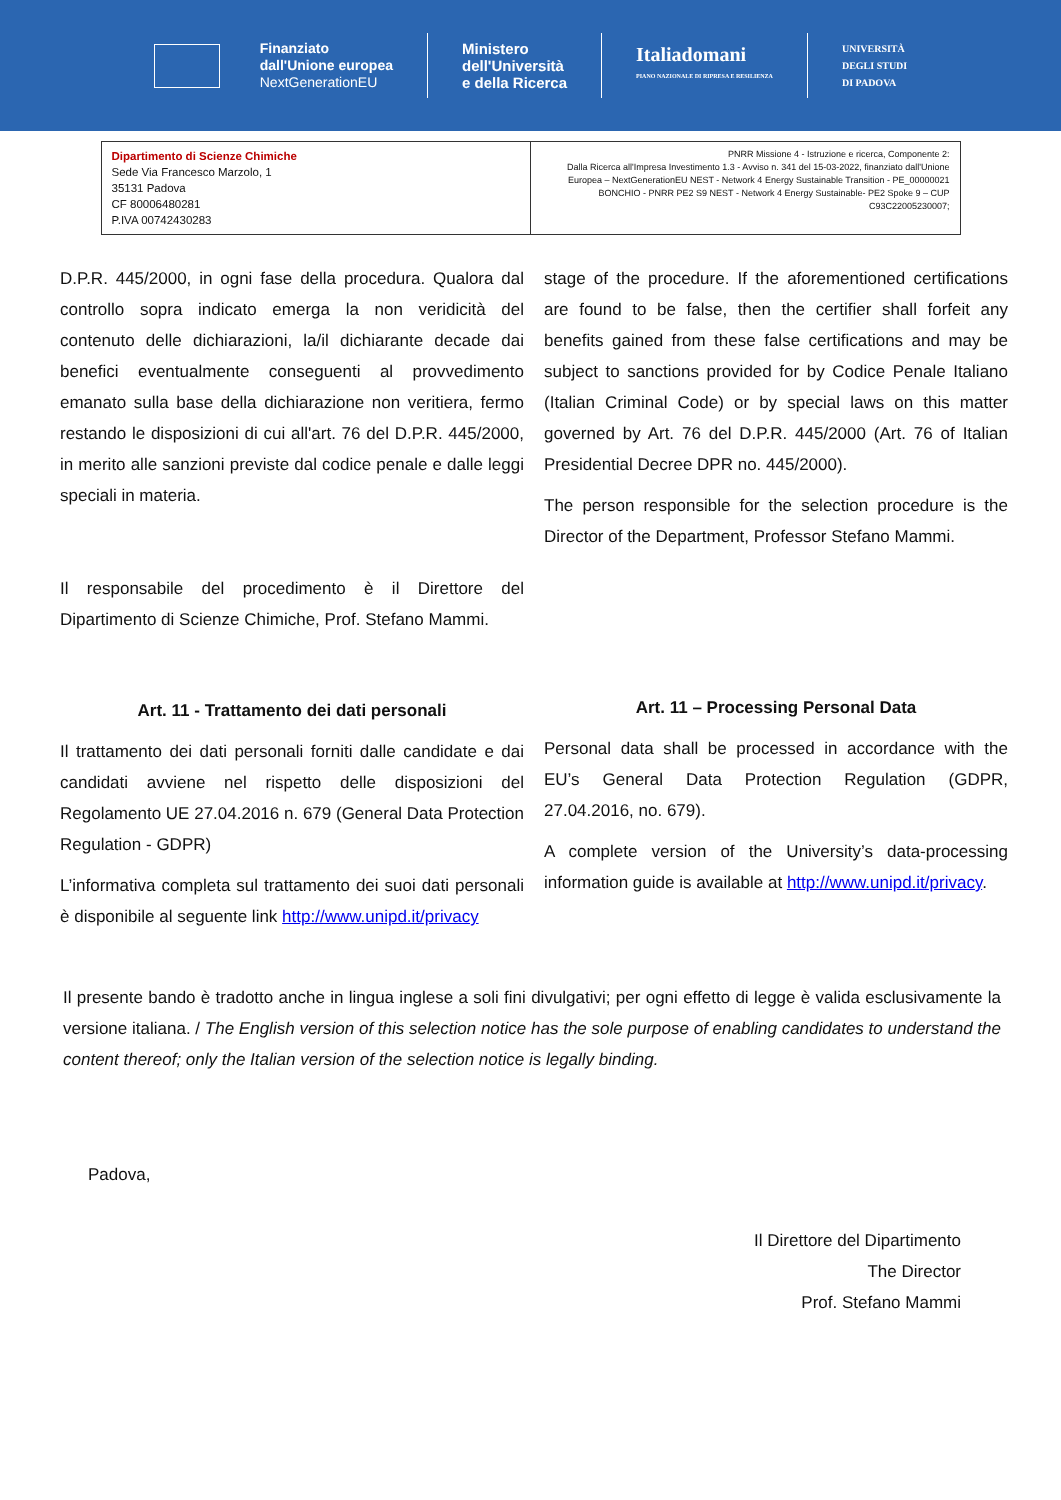Finanziato
dall'Unione europea
NextGenerationEU
Ministero
dell'Università
e della Ricerca
Italiadomani
PIANO NAZIONALE DI RIPRESA E RESILIENZA
UNIVERSITÀ
DEGLI STUDI
DI PADOVA
| Dipartimento di Scienze Chimiche Sede Via Francesco Marzolo, 1 35131 Padova CF 80006480281 P.IVA 00742430283 | PNRR Missione 4 - Istruzione e ricerca, Componente 2: Dalla Ricerca all'Impresa Investimento 1.3 - Avviso n. 341 del 15-03-2022, finanziato dall'Unione Europea – NextGenerationEU NEST - Network 4 Energy Sustainable Transition - PE_00000021 BONCHIO - PNRR PE2 S9 NEST - Network 4 Energy Sustainable- PE2 Spoke 9 – CUP C93C22005230007; |
D.P.R. 445/2000, in ogni fase della procedura. Qualora dal controllo sopra indicato emerga la non veridicità del contenuto delle dichiarazioni, la/il dichiarante decade dai benefici eventualmente conseguenti al provvedimento emanato sulla base della dichiarazione non veritiera, fermo restando le disposizioni di cui all'art. 76 del D.P.R. 445/2000, in merito alle sanzioni previste dal codice penale e dalle leggi speciali in materia.
Il responsabile del procedimento è il Direttore del Dipartimento di Scienze Chimiche, Prof. Stefano Mammi.
Art. 11 - Trattamento dei dati personali
Il trattamento dei dati personali forniti dalle candidate e dai candidati avviene nel rispetto delle disposizioni del Regolamento UE 27.04.2016 n. 679 (General Data Protection Regulation - GDPR)
L’informativa completa sul trattamento dei suoi dati personali è disponibile al seguente link http://www.unipd.it/privacy
stage of the procedure. If the aforementioned certifications are found to be false, then the certifier shall forfeit any benefits gained from these false certifications and may be subject to sanctions provided for by Codice Penale Italiano (Italian Criminal Code) or by special laws on this matter governed by Art. 76 del D.P.R. 445/2000 (Art. 76 of Italian Presidential Decree DPR no. 445/2000).
The person responsible for the selection procedure is the Director of the Department, Professor Stefano Mammi.
Art. 11 – Processing Personal Data
Personal data shall be processed in accordance with the EU’s General Data Protection Regulation (GDPR, 27.04.2016, no. 679).
A complete version of the University’s data-processing information guide is available at http://www.unipd.it/privacy.
Il presente bando è tradotto anche in lingua inglese a soli fini divulgativi; per ogni effetto di legge è valida esclusivamente la versione italiana. / The English version of this selection notice has the sole purpose of enabling candidates to understand the content thereof; only the Italian version of the selection notice is legally binding.
Padova,
Il Direttore del Dipartimento
The Director
Prof. Stefano Mammi